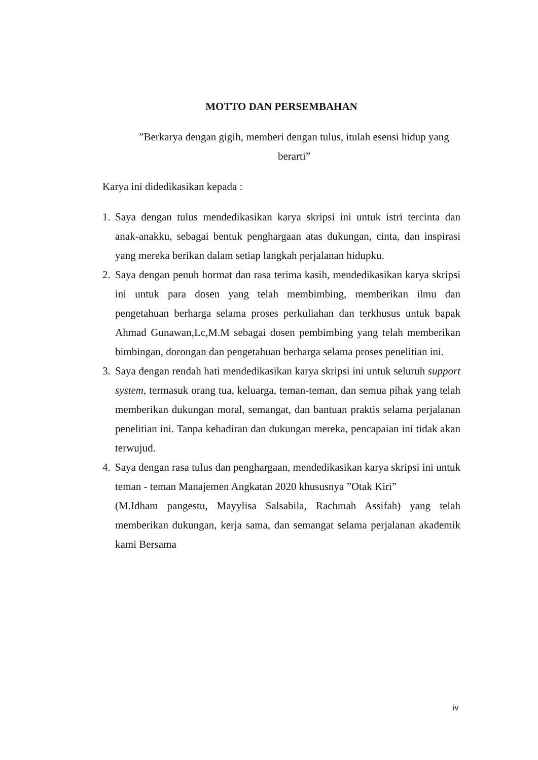MOTTO DAN PERSEMBAHAN
”Berkarya dengan gigih, memberi dengan tulus, itulah esensi hidup yang berarti”
Karya ini didedikasikan kepada :
1. Saya dengan tulus mendedikasikan karya skripsi ini untuk istri tercinta dan anak-anakku, sebagai bentuk penghargaan atas dukungan, cinta, dan inspirasi yang mereka berikan dalam setiap langkah perjalanan hidupku.
2. Saya dengan penuh hormat dan rasa terima kasih, mendedikasikan karya skripsi ini untuk para dosen yang telah membimbing, memberikan ilmu dan pengetahuan berharga selama proses perkuliahan dan terkhusus untuk bapak Ahmad Gunawan,Lc,M.M sebagai dosen pembimbing yang telah memberikan bimbingan, dorongan dan pengetahuan berharga selama proses penelitian ini.
3. Saya dengan rendah hati mendedikasikan karya skripsi ini untuk seluruh support system, termasuk orang tua, keluarga, teman-teman, dan semua pihak yang telah memberikan dukungan moral, semangat, dan bantuan praktis selama perjalanan penelitian ini. Tanpa kehadiran dan dukungan mereka, pencapaian ini tidak akan terwujud.
4. Saya dengan rasa tulus dan penghargaan, mendedikasikan karya skripsi ini untuk teman - teman Manajemen Angkatan 2020 khususnya ”Otak Kiri”
(M.Idham pangestu, Mayylisa Salsabila, Rachmah Assifah) yang telah memberikan dukungan, kerja sama, dan semangat selama perjalanan akademik kami Bersama
iv